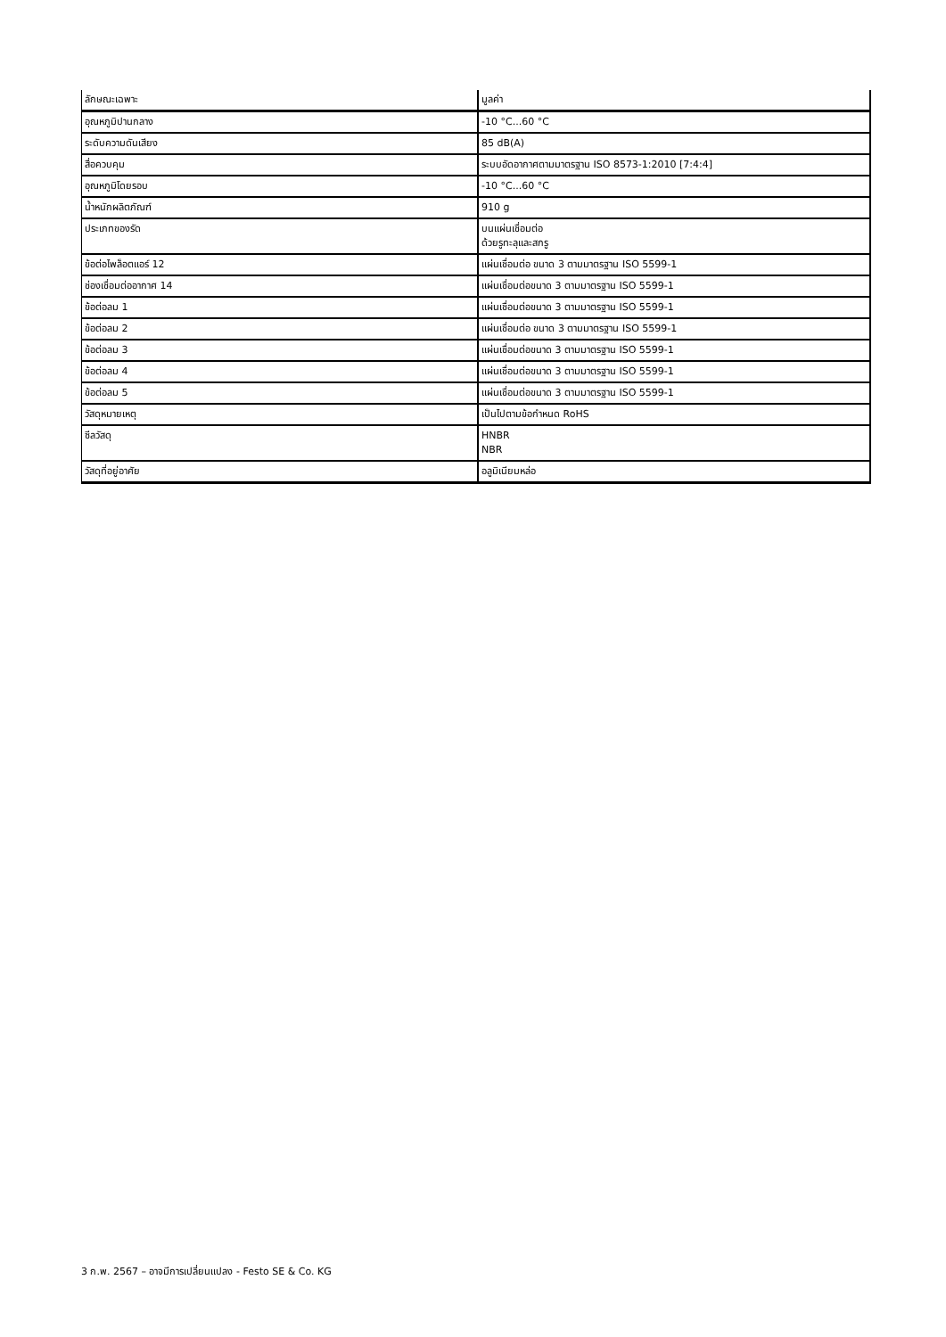| ลักษณะเฉพาะ | มูลค่า |
| --- | --- |
| อุณหภูมิปานกลาง | -10 °C...60 °C |
| ระดับความดันเสียง | 85 dB(A) |
| สื่อควบคุม | ระบบอัดอากาศตามมาตรฐาน ISO 8573-1:2010 [7:4:4] |
| อุณหภูมิโดยรอบ | -10 °C...60 °C |
| น้ำหนักผลิตภัณฑ์ | 910 g |
| ประเภทของรัด | บนแผ่นเชื่อมต่อ ด้วยรูทะลุและสกรู |
| ข้อต่อไพล็อตแอร์ 12 | แผ่นเชื่อมต่อ ขนาด 3 ตามมาตรฐาน ISO 5599-1 |
| ช่องเชื่อมต่ออากาศ 14 | แผ่นเชื่อมต่อขนาด 3 ตามมาตรฐาน ISO 5599-1 |
| ข้อต่อลม 1 | แผ่นเชื่อมต่อขนาด 3 ตามมาตรฐาน ISO 5599-1 |
| ข้อต่อลม 2 | แผ่นเชื่อมต่อ ขนาด 3 ตามมาตรฐาน ISO 5599-1 |
| ข้อต่อลม 3 | แผ่นเชื่อมต่อขนาด 3 ตามมาตรฐาน ISO 5599-1 |
| ข้อต่อลม 4 | แผ่นเชื่อมต่อขนาด 3 ตามมาตรฐาน ISO 5599-1 |
| ข้อต่อลม 5 | แผ่นเชื่อมต่อขนาด 3 ตามมาตรฐาน ISO 5599-1 |
| วัสดุหมายเหตุ | เป็นไปตามข้อกำหนด RoHS |
| ซีลวัสดุ | HNBR NBR |
| วัสดุที่อยู่อาศัย | อลูมิเนียมหล่อ |
3 ก.พ. 2567 – อาจมีการเปลี่ยนแปลง - Festo SE & Co. KG